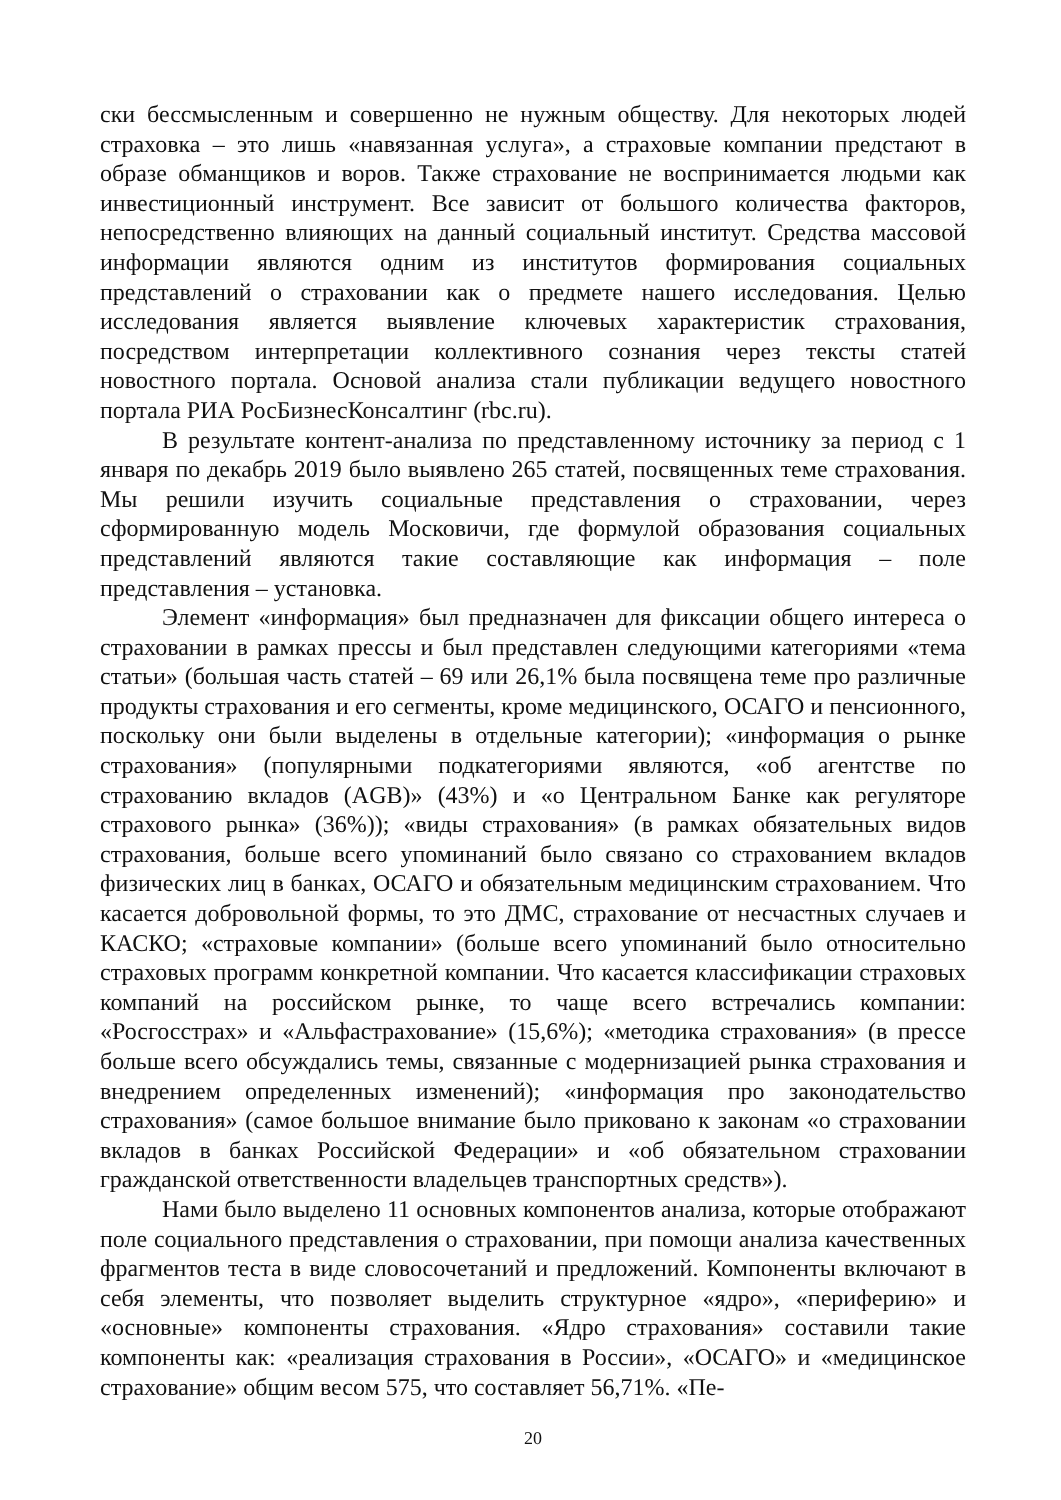ски бессмысленным и совершенно не нужным обществу. Для некоторых людей страховка – это лишь «навязанная услуга», а страховые компании предстают в образе обманщиков и воров. Также страхование не воспринимается людьми как инвестиционный инструмент. Все зависит от большого количества факторов, непосредственно влияющих на данный социальный институт. Средства массовой информации являются одним из институтов формирования социальных представлений о страховании как о предмете нашего исследования. Целью исследования является выявление ключевых характеристик страхования, посредством интерпретации коллективного сознания через тексты статей новостного портала. Основой анализа стали публикации ведущего новостного портала РИА РосБизнесКонсалтинг (rbc.ru).
В результате контент-анализа по представленному источнику за период с 1 января по декабрь 2019 было выявлено 265 статей, посвященных теме страхования. Мы решили изучить социальные представления о страховании, через сформированную модель Московичи, где формулой образования социальных представлений являются такие составляющие как информация – поле представления – установка.
Элемент «информация» был предназначен для фиксации общего интереса о страховании в рамках прессы и был представлен следующими категориями «тема статьи» (большая часть статей – 69 или 26,1% была посвящена теме про различные продукты страхования и его сегменты, кроме медицинского, ОСАГО и пенсионного, поскольку они были выделены в отдельные категории); «информация о рынке страхования» (популярными подкатегориями являются, «об агентстве по страхованию вкладов (AGB)» (43%) и «о Центральном Банке как регуляторе страхового рынка» (36%)); «виды страхования» (в рамках обязательных видов страхования, больше всего упоминаний было связано со страхованием вкладов физических лиц в банках, ОСАГО и обязательным медицинским страхованием. Что касается добровольной формы, то это ДМС, страхование от несчастных случаев и КАСКО; «страховые компании» (больше всего упоминаний было относительно страховых программ конкретной компании. Что касается классификации страховых компаний на российском рынке, то чаще всего встречались компании: «Росгосстрах» и «Альфастрахование» (15,6%); «методика страхования» (в прессе больше всего обсуждались темы, связанные с модернизацией рынка страхования и внедрением определенных изменений); «информация про законодательство страхования» (самое большое внимание было приковано к законам «о страховании вкладов в банках Российской Федерации» и «об обязательном страховании гражданской ответственности владельцев транспортных средств»).
Нами было выделено 11 основных компонентов анализа, которые отображают поле социального представления о страховании, при помощи анализа качественных фрагментов теста в виде словосочетаний и предложений. Компоненты включают в себя элементы, что позволяет выделить структурное «ядро», «периферию» и «основные» компоненты страхования. «Ядро страхования» составили такие компоненты как: «реализация страхования в России», «ОСАГО» и «медицинское страхование» общим весом 575, что составляет 56,71%. «Пе-
20